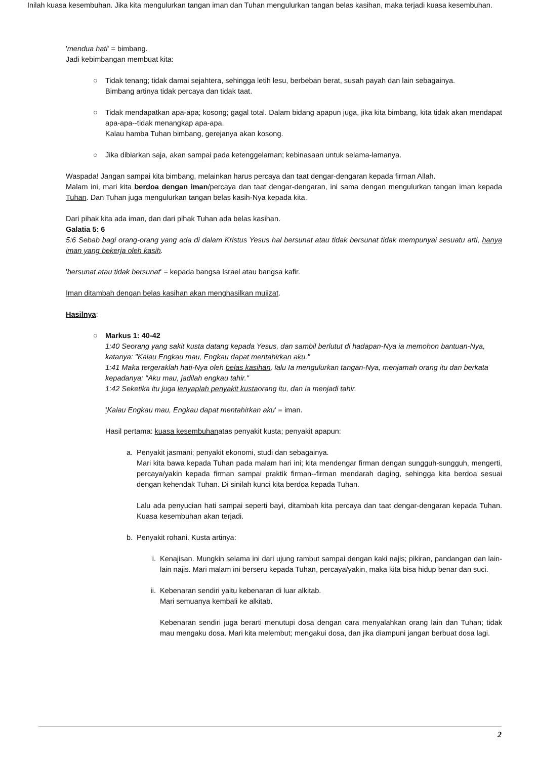'mendua hati' = bimbang.
Jadi kebimbangan membuat kita:
○ Tidak tenang; tidak damai sejahtera, sehingga letih lesu, berbeban berat, susah payah dan lain sebagainya.
Bimbang artinya tidak percaya dan tidak taat.
○ Tidak mendapatkan apa-apa; kosong; gagal total. Dalam bidang apapun juga, jika kita bimbang, kita tidak akan mendapat apa-apa--tidak menangkap apa-apa.
Kalau hamba Tuhan bimbang, gerejanya akan kosong.
○ Jika dibiarkan saja, akan sampai pada ketenggelaman; kebinasaan untuk selama-lamanya.
Waspada! Jangan sampai kita bimbang, melainkan harus percaya dan taat dengar-dengaran kepada firman Allah.
Malam ini, mari kita berdoa dengan iman/percaya dan taat dengar-dengaran, ini sama dengan mengulurkan tangan iman kepada Tuhan. Dan Tuhan juga mengulurkan tangan belas kasih-Nya kepada kita.
Dari pihak kita ada iman, dan dari pihak Tuhan ada belas kasihan.
Galatia 5: 6
5:6 Sebab bagi orang-orang yang ada di dalam Kristus Yesus hal bersunat atau tidak bersunat tidak mempunyai sesuatu arti, hanya iman yang bekerja oleh kasih.
'bersunat atau tidak bersunat' = kepada bangsa Israel atau bangsa kafir.
Iman ditambah dengan belas kasihan akan menghasilkan mujizat.
Hasilnya:
○ Markus 1: 40-42
1:40 Seorang yang sakit kusta datang kepada Yesus, dan sambil berlutut di hadapan-Nya ia memohon bantuan-Nya, katanya: "Kalau Engkau mau, Engkau dapat mentahirkan aku."
1:41 Maka tergeraklah hati-Nya oleh belas kasihan, lalu Ia mengulurkan tangan-Nya, menjamah orang itu dan berkata kepadanya: "Aku mau, jadilah engkau tahir."
1:42 Seketika itu juga lenyaplah penyakit kustaorang itu, dan ia menjadi tahir.
'Kalau Engkau mau, Engkau dapat mentahirkan aku' = iman.
Hasil pertama: kuasa kesembuhanatas penyakit kusta; penyakit apapun:
a. Penyakit jasmani; penyakit ekonomi, studi dan sebagainya.
Mari kita bawa kepada Tuhan pada malam hari ini; kita mendengar firman dengan sungguh-sungguh, mengerti, percaya/yakin kepada firman sampai praktik firman--firman mendarah daging, sehingga kita berdoa sesuai dengan kehendak Tuhan. Di sinilah kunci kita berdoa kepada Tuhan.
Lalu ada penyucian hati sampai seperti bayi, ditambah kita percaya dan taat dengar-dengaran kepada Tuhan. Kuasa kesembuhan akan terjadi.
b. Penyakit rohani. Kusta artinya:
i. Kenajisan. Mungkin selama ini dari ujung rambut sampai dengan kaki najis; pikiran, pandangan dan lain-lain najis. Mari malam ini berseru kepada Tuhan, percaya/yakin, maka kita bisa hidup benar dan suci.
ii. Kebenaran sendiri yaitu kebenaran di luar alkitab.
Mari semuanya kembali ke alkitab.
Kebenaran sendiri juga berarti menutupi dosa dengan cara menyalahkan orang lain dan Tuhan; tidak mau mengaku dosa. Mari kita melembut; mengakui dosa, dan jika diampuni jangan berbuat dosa lagi.
Inilah kuasa kesembuhan. Jika kita mengulurkan tangan iman dan Tuhan mengulurkan tangan belas kasihan, maka terjadi kuasa kesembuhan.
2